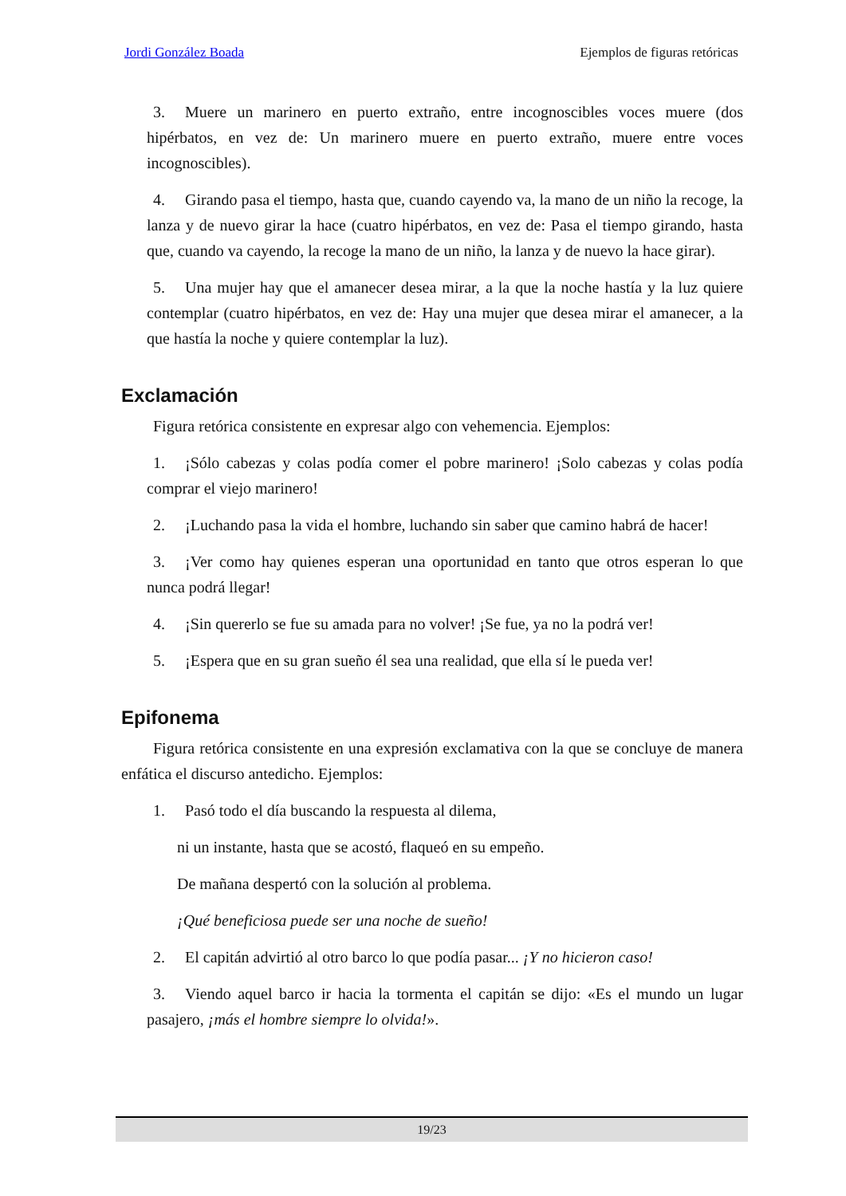Jordi González Boada Ejemplos de figuras retóricas
3. Muere un marinero en puerto extraño, entre incognoscibles voces muere (dos hipérbatos, en vez de: Un marinero muere en puerto extraño, muere entre voces incognoscibles).
4. Girando pasa el tiempo, hasta que, cuando cayendo va, la mano de un niño la recoge, la lanza y de nuevo girar la hace (cuatro hipérbatos, en vez de: Pasa el tiempo girando, hasta que, cuando va cayendo, la recoge la mano de un niño, la lanza y de nuevo la hace girar).
5. Una mujer hay que el amanecer desea mirar, a la que la noche hastía y la luz quiere contemplar (cuatro hipérbatos, en vez de: Hay una mujer que desea mirar el amanecer, a la que hastía la noche y quiere contemplar la luz).
Exclamación
Figura retórica consistente en expresar algo con vehemencia. Ejemplos:
1. ¡Sólo cabezas y colas podía comer el pobre marinero! ¡Solo cabezas y colas podía comprar el viejo marinero!
2. ¡Luchando pasa la vida el hombre, luchando sin saber que camino habrá de hacer!
3. ¡Ver como hay quienes esperan una oportunidad en tanto que otros esperan lo que nunca podrá llegar!
4. ¡Sin quererlo se fue su amada para no volver! ¡Se fue, ya no la podrá ver!
5. ¡Espera que en su gran sueño él sea una realidad, que ella sí le pueda ver!
Epifonema
Figura retórica consistente en una expresión exclamativa con la que se concluye de manera enfática el discurso antedicho. Ejemplos:
1. Pasó todo el día buscando la respuesta al dilema,
ni un instante, hasta que se acostó, flaqueó en su empeño.
De mañana despertó con la solución al problema.
¡Qué beneficiosa puede ser una noche de sueño!
2. El capitán advirtió al otro barco lo que podía pasar... ¡Y no hicieron caso!
3. Viendo aquel barco ir hacia la tormenta el capitán se dijo: «Es el mundo un lugar pasajero, ¡más el hombre siempre lo olvida!».
19/23